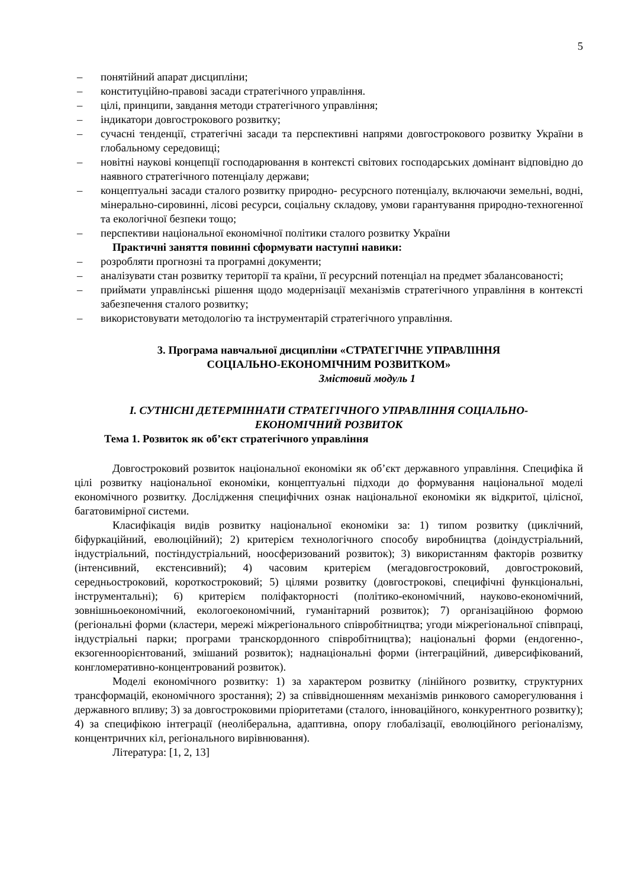5
– понятійний апарат дисципліни;
– конституційно-правові засади стратегічного управління.
– цілі, принципи, завдання методи стратегічного управління;
– індикатори довгострокового розвитку;
– сучасні тенденції, стратегічні засади та перспективні напрями довгострокового розвитку України в глобальному середовищі;
– новітні наукові концепції господарювання в контексті світових господарських домінант відповідно до наявного стратегічного потенціалу держави;
– концептуальні засади сталого розвитку природно- ресурсного потенціалу, включаючи земельні, водні, мінерально-сировинні, лісові ресурси, соціальну складову, умови гарантування природно-техногенної та екологічної безпеки тощо;
– перспективи національної економічної політики сталого розвитку України
Практичні заняття повинні сформувати наступні навики:
– розробляти прогнозні та програмні документи;
– аналізувати стан розвитку території та країни, її ресурсний потенціал на предмет збалансованості;
– приймати управлінські рішення щодо модернізації механізмів стратегічного управління в контексті забезпечення сталого розвитку;
– використовувати методологію та інструментарій стратегічного управління.
3. Програма навчальної дисципліни «СТРАТЕГІЧНЕ УПРАВЛІННЯ
СОЦІАЛЬНО-ЕКОНОМІЧНИМ РОЗВИТКОМ»
Змістовий модуль 1
I. СУТНІСНІ ДЕТЕРМІННАТИ СТРАТЕГІЧНОГО УПРАВЛІННЯ СОЦІАЛЬНО-
ЕКОНОМІЧНИЙ РОЗВИТОК
Тема 1. Розвиток як об’єкт стратегічного управління
Довгостроковий розвиток національної економіки як об’єкт державного управління. Специфіка й цілі розвитку національної економіки, концептуальні підходи до формування національної моделі економічного розвитку. Дослідження специфічних ознак національної економіки як відкритої, цілісної, багатовимірної системи.
Класифікація видів розвитку національної економіки за: 1) типом розвитку (циклічний, біфуркаційний, еволюційний); 2) критерієм технологічного способу виробництва (доіндустріальний, індустріальний, постіндустріальний, ноосферизований розвиток); 3) використанням факторів розвитку (інтенсивний, екстенсивний); 4) часовим критерієм (мегадовгостроковий, довгостроковий, середньостроковий, короткостроковий; 5) цілями розвитку (довгострокові, специфічні функціональні, інструментальні); 6) критерієм поліфакторності (політико-економічний, науково-економічний, зовнішньоекономічний, екологоекономічний, гуманітарний розвиток); 7) організаційною формою (регіональні форми (кластери, мережі міжрегіонального співробітництва; угоди міжрегіональної співпраці, індустріальні парки; програми транскордонного співробітництва); національні форми (ендогенно-, екзогенноорієнтований, змішаний розвиток); наднаціональні форми (інтеграційний, диверсифікований, конгломеративно-концентрований розвиток).
Моделі економічного розвитку: 1) за характером розвитку (лінійного розвитку, структурних трансформацій, економічного зростання); 2) за співвідношенням механізмів ринкового саморегулювання і державного впливу; 3) за довгостроковими пріоритетами (сталого, інноваційного, конкурентного розвитку); 4) за специфікою інтеграції (неоліберальна, адаптивна, опору глобалізації, еволюційного регіоналізму, концентричних кіл, регіонального вирівнювання).
Література: [1, 2, 13]